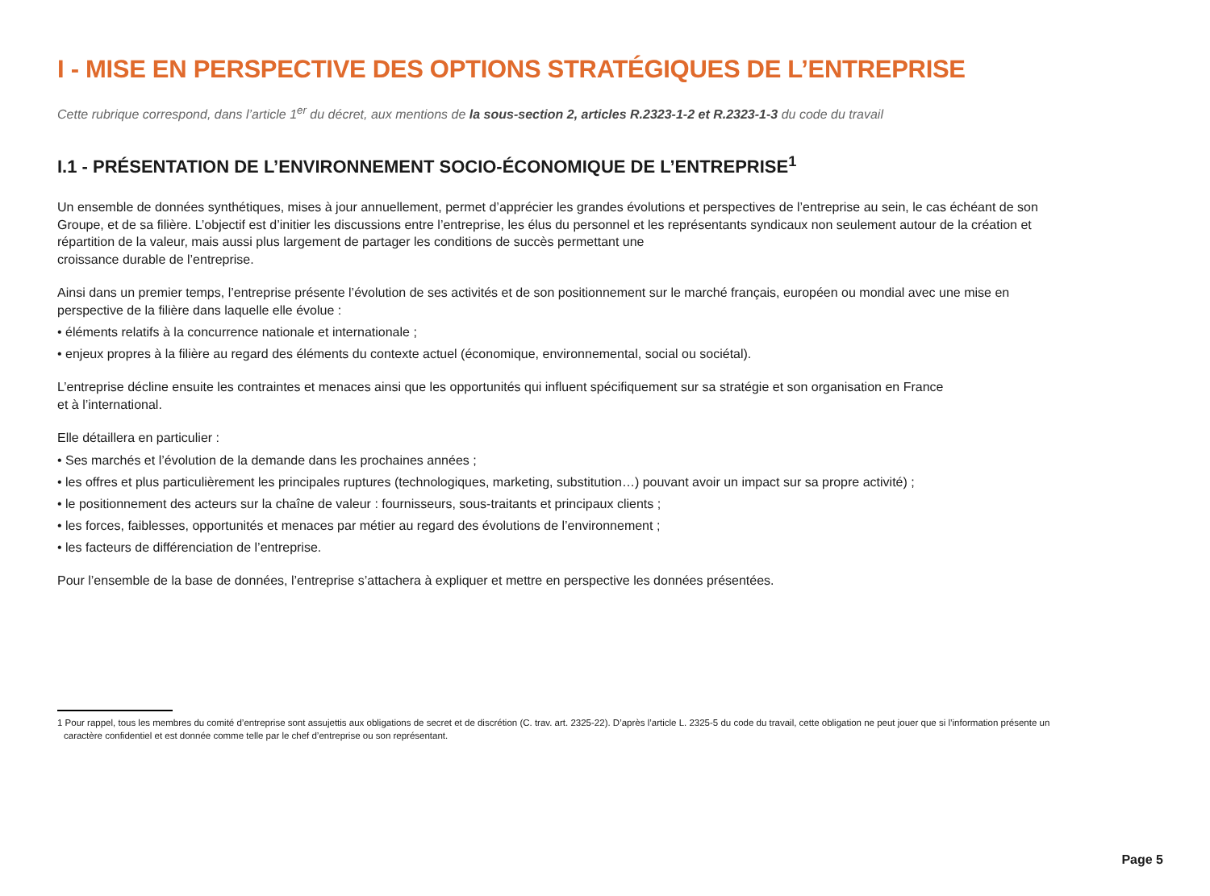I - MISE EN PERSPECTIVE DES OPTIONS STRATÉGIQUES DE L’ENTREPRISE
Cette rubrique correspond, dans l’article 1<sup>er</sup> du décret, aux mentions de la sous-section 2, articles R.2323-1-2 et R.2323-1-3 du code du travail
I.1 - PRÉSENTATION DE L’ENVIRONNEMENT SOCIO-ÉCONOMIQUE DE L’ENTREPRISE<sup>1</sup>
Un ensemble de données synthétiques, mises à jour annuellement, permet d’apprécier les grandes évolutions et perspectives de l’entreprise au sein, le cas échéant de son Groupe, et de sa filière. L’objectif est d’initier les discussions entre l’entreprise, les élus du personnel et les représentants syndicaux non seulement autour de la création et répartition de la valeur, mais aussi plus largement de partager les conditions de succès permettant une
croissance durable de l’entreprise.
Ainsi dans un premier temps, l’entreprise présente l’évolution de ses activités et de son positionnement sur le marché français, européen ou mondial avec une mise en perspective de la filière dans laquelle elle évolue :
• éléments relatifs à la concurrence nationale et internationale ;
• enjeux propres à la filière au regard des éléments du contexte actuel (économique, environnemental, social ou sociétal).
L’entreprise décline ensuite les contraintes et menaces ainsi que les opportunités qui influent spécifiquement sur sa stratégie et son organisation en France
et à l’international.
Elle détaillera en particulier :
• Ses marchés et l’évolution de la demande dans les prochaines années ;
• les offres et plus particulièrement les principales ruptures (technologiques, marketing, substitution…) pouvant avoir un impact sur sa propre activité) ;
• le positionnement des acteurs sur la chaîne de valeur : fournisseurs, sous-traitants et principaux clients ;
• les forces, faiblesses, opportunités et menaces par métier au regard des évolutions de l’environnement ;
• les facteurs de différenciation de l’entreprise.
Pour l’ensemble de la base de données, l’entreprise s’attachera à expliquer et mettre en perspective les données présentées.
1 Pour rappel, tous les membres du comité d’entreprise sont assujettis aux obligations de secret et de discrétion (C. trav. art. 2325-22). D’après l’article L. 2325-5 du code du travail, cette obligation ne peut jouer que si l’information présente un caractère confidentiel et est donnée comme telle par le chef d’entreprise ou son représentant.
Page 5